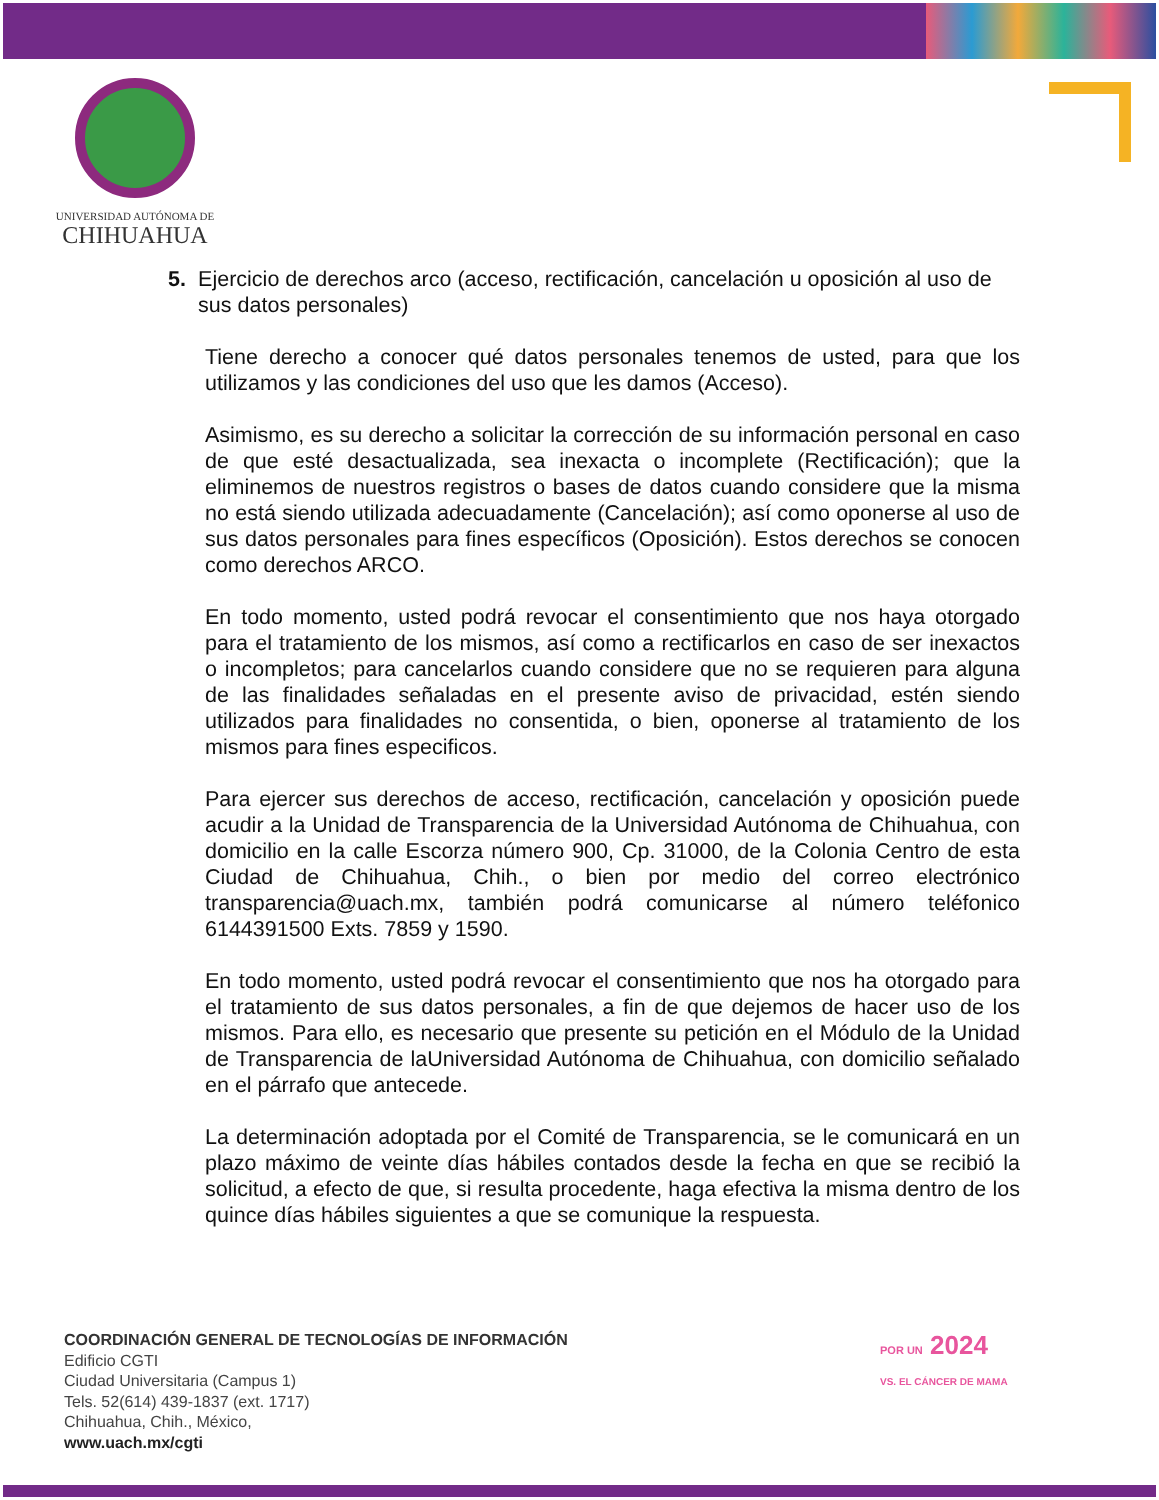UNIVERSIDAD AUTÓNOMA DE
CHIHUAHUA
5. Ejercicio de derechos arco (acceso, rectificación, cancelación u oposición al uso de sus datos personales)
Tiene derecho a conocer qué datos personales tenemos de usted, para que los utilizamos y las condiciones del uso que les damos (Acceso).
Asimismo, es su derecho a solicitar la corrección de su información personal en caso de que esté desactualizada, sea inexacta o incomplete (Rectificación); que la eliminemos de nuestros registros o bases de datos cuando considere que la misma no está siendo utilizada adecuadamente (Cancelación); así como oponerse al uso de sus datos personales para fines específicos (Oposición). Estos derechos se conocen como derechos ARCO.
En todo momento, usted podrá revocar el consentimiento que nos haya otorgado para el tratamiento de los mismos, así como a rectificarlos en caso de ser inexactos o incompletos; para cancelarlos cuando considere que no se requieren para alguna de las finalidades señaladas en el presente aviso de privacidad, estén siendo utilizados para finalidades no consentida, o bien, oponerse al tratamiento de los mismos para fines especificos.
Para ejercer sus derechos de acceso, rectificación, cancelación y oposición puede acudir a la Unidad de Transparencia de la Universidad Autónoma de Chihuahua, con domicilio en la calle Escorza número 900, Cp. 31000, de la Colonia Centro de esta Ciudad de Chihuahua, Chih., o bien por medio del correo electrónico transparencia@uach.mx, también podrá comunicarse al número teléfonico 6144391500 Exts. 7859 y 1590.
En todo momento, usted podrá revocar el consentimiento que nos ha otorgado para el tratamiento de sus datos personales, a fin de que dejemos de hacer uso de los mismos. Para ello, es necesario que presente su petición en el Módulo de la Unidad de Transparencia de laUniversidad Autónoma de Chihuahua, con domicilio señalado en el párrafo que antecede.
La determinación adoptada por el Comité de Transparencia, se le comunicará en un plazo máximo de veinte días hábiles contados desde la fecha en que se recibió la solicitud, a efecto de que, si resulta procedente, haga efectiva la misma dentro de los quince días hábiles siguientes a que se comunique la respuesta.
COORDINACIÓN GENERAL DE TECNOLOGÍAS DE INFORMACIÓN
Edificio CGTI
Ciudad Universitaria (Campus 1)
Tels. 52(614) 439-1837 (ext. 1717)
Chihuahua, Chih., México,
www.uach.mx/cgti
POR UN 2024
VS. EL CÁNCER DE MAMA